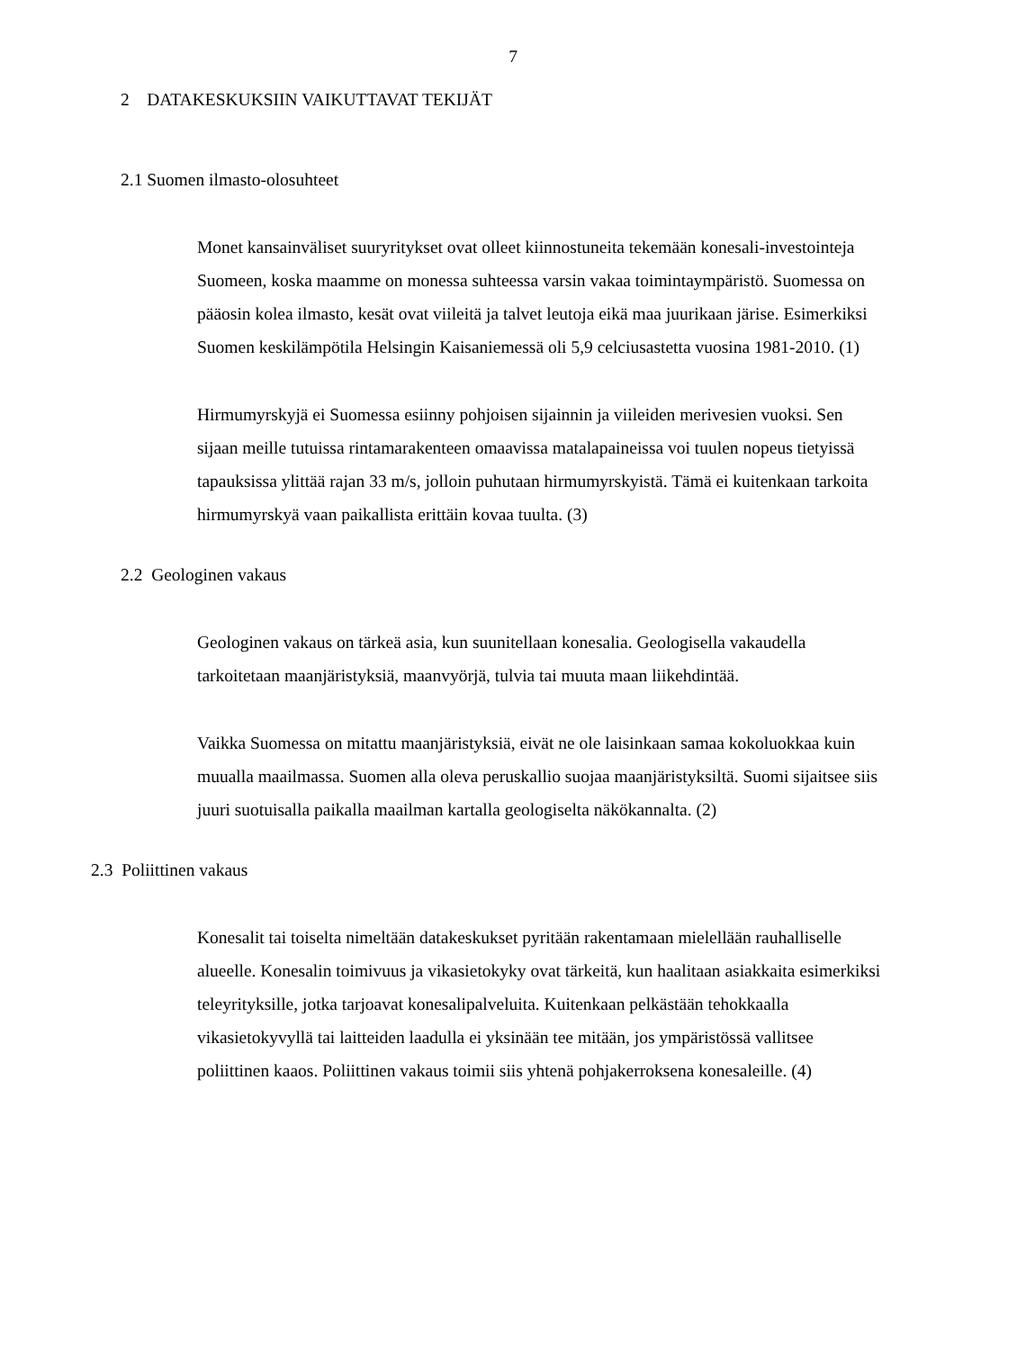7
2 DATAKESKUKSIIN VAIKUTTAVAT TEKIJÄT
2.1 Suomen ilmasto-olosuhteet
Monet kansainväliset suuryritykset ovat olleet kiinnostuneita tekemään konesali-investointeja Suomeen, koska maamme on monessa suhteessa varsin vakaa toimintaympäristö. Suomessa on pääosin kolea ilmasto, kesät ovat viileitä ja talvet leutoja eikä maa juurikaan järise. Esimerkiksi Suomen keskilämpötila Helsingin Kaisaniemessä oli 5,9 celciusastetta vuosina 1981-2010. (1)
Hirmumyrskyjä ei Suomessa esiinny pohjoisen sijainnin ja viileiden merivesien vuoksi. Sen sijaan meille tutuissa rintamarakenteen omaavissa matalapaineissa voi tuulen nopeus tietyissä tapauksissa ylittää rajan 33 m/s, jolloin puhutaan hirmumyrskyistä. Tämä ei kuitenkaan tarkoita hirmumyrskyä vaan paikallista erittäin kovaa tuulta. (3)
2.2 Geologinen vakaus
Geologinen vakaus on tärkeä asia, kun suunitellaan konesalia. Geologisella vakaudella tarkoitetaan maanjäristyksiä, maanvyörjä, tulvia tai muuta maan liikehdintää.
Vaikka Suomessa on mitattu maanjäristyksiä, eivät ne ole laisinkaan samaa kokoluokkaa kuin muualla maailmassa. Suomen alla oleva peruskallio suojaa maanjäristyksiltä. Suomi sijaitsee siis juuri suotuisalla paikalla maailman kartalla geologiselta näkökannalta. (2)
2.3 Poliittinen vakaus
Konesalit tai toiselta nimeltään datakeskukset pyritään rakentamaan mielellään rauhalliselle alueelle. Konesalin toimivuus ja vikasietokyky ovat tärkeitä, kun haalitaan asiakkaita esimerkiksi teleyrityksille, jotka tarjoavat konesalipalveluita. Kuitenkaan pelkästään tehokkaalla vikasietokyvyllä tai laitteiden laadulla ei yksinään tee mitään, jos ympäristössä vallitsee poliittinen kaaos. Poliittinen vakaus toimii siis yhtenä pohjakerroksena konesaleille. (4)